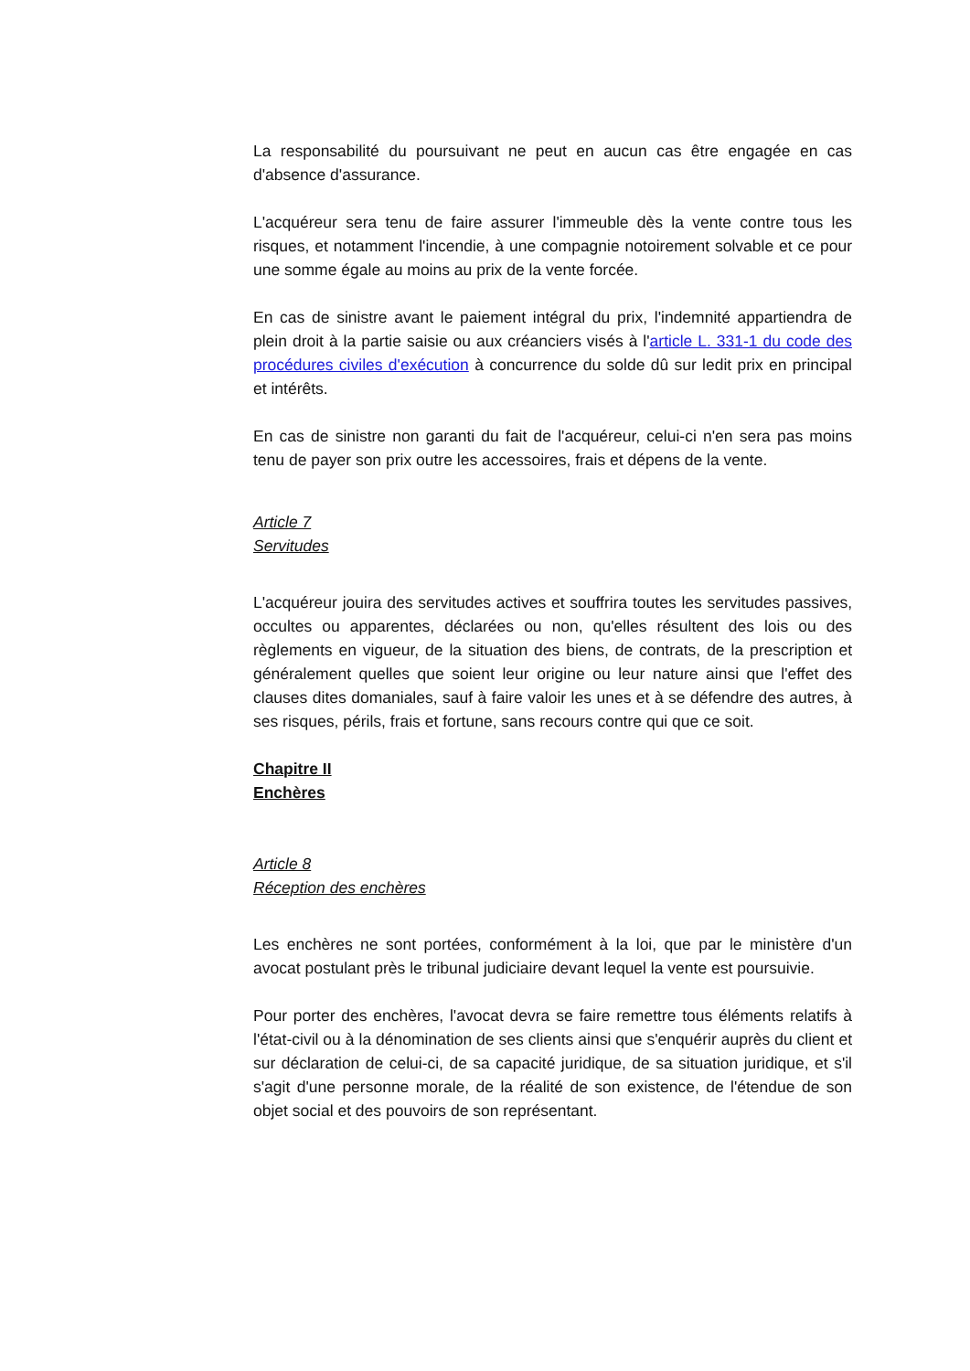La responsabilité du poursuivant ne peut en aucun cas être engagée en cas d'absence d'assurance.
L'acquéreur sera tenu de faire assurer l'immeuble dès la vente contre tous les risques, et notamment l'incendie, à une compagnie notoirement solvable et ce pour une somme égale au moins au prix de la vente forcée.
En cas de sinistre avant le paiement intégral du prix, l'indemnité appartiendra de plein droit à la partie saisie ou aux créanciers visés à l'article L. 331-1 du code des procédures civiles d'exécution à concurrence du solde dû sur ledit prix en principal et intérêts.
En cas de sinistre non garanti du fait de l'acquéreur, celui-ci n'en sera pas moins tenu de payer son prix outre les accessoires, frais et dépens de la vente.
Article 7
Servitudes
L'acquéreur jouira des servitudes actives et souffrira toutes les servitudes passives, occultes ou apparentes, déclarées ou non, qu'elles résultent des lois ou des règlements en vigueur, de la situation des biens, de contrats, de la prescription et généralement quelles que soient leur origine ou leur nature ainsi que l'effet des clauses dites domaniales, sauf à faire valoir les unes et à se défendre des autres, à ses risques, périls, frais et fortune, sans recours contre qui que ce soit.
Chapitre II
Enchères
Article 8
Réception des enchères
Les enchères ne sont portées, conformément à la loi, que par le ministère d'un avocat postulant près le tribunal judiciaire devant lequel la vente est poursuivie.
Pour porter des enchères, l'avocat devra se faire remettre tous éléments relatifs à l'état-civil ou à la dénomination de ses clients ainsi que s'enquérir auprès du client et sur déclaration de celui-ci, de sa capacité juridique, de sa situation juridique, et s'il s'agit d'une personne morale, de la réalité de son existence, de l'étendue de son objet social et des pouvoirs de son représentant.